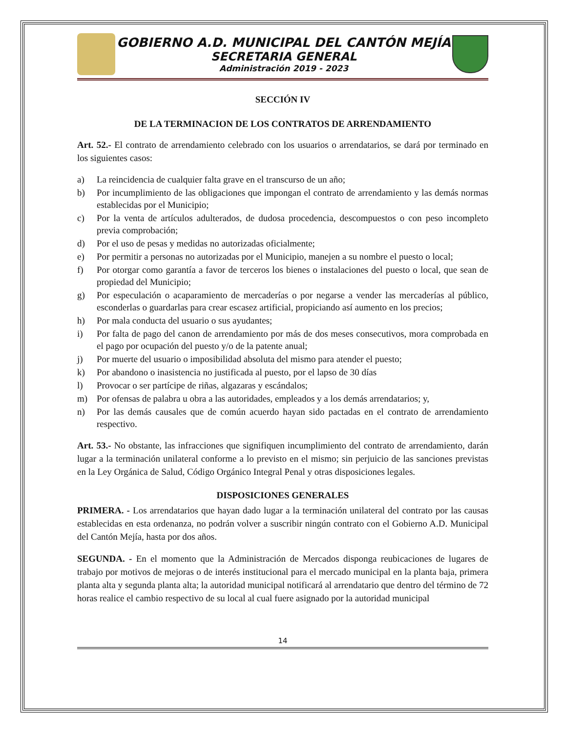GOBIERNO A.D. MUNICIPAL DEL CANTÓN MEJÍA
SECRETARIA GENERAL
Administración 2019 - 2023
SECCIÓN IV
DE LA TERMINACION DE LOS CONTRATOS DE ARRENDAMIENTO
Art. 52.- El contrato de arrendamiento celebrado con los usuarios o arrendatarios, se dará por terminado en los siguientes casos:
a) La reincidencia de cualquier falta grave en el transcurso de un año;
b) Por incumplimiento de las obligaciones que impongan el contrato de arrendamiento y las demás normas establecidas por el Municipio;
c) Por la venta de artículos adulterados, de dudosa procedencia, descompuestos o con peso incompleto previa comprobación;
d) Por el uso de pesas y medidas no autorizadas oficialmente;
e) Por permitir a personas no autorizadas por el Municipio, manejen a su nombre el puesto o local;
f) Por otorgar como garantía a favor de terceros los bienes o instalaciones del puesto o local, que sean de propiedad del Municipio;
g) Por especulación o acaparamiento de mercaderías o por negarse a vender las mercaderías al público, esconderlas o guardarlas para crear escasez artificial, propiciando así aumento en los precios;
h) Por mala conducta del usuario o sus ayudantes;
i) Por falta de pago del canon de arrendamiento por más de dos meses consecutivos, mora comprobada en el pago por ocupación del puesto y/o de la patente anual;
j) Por muerte del usuario o imposibilidad absoluta del mismo para atender el puesto;
k) Por abandono o inasistencia no justificada al puesto, por el lapso de 30 días
l) Provocar o ser partícipe de riñas, algazaras y escándalos;
m) Por ofensas de palabra u obra a las autoridades, empleados y a los demás arrendatarios; y,
n) Por las demás causales que de común acuerdo hayan sido pactadas en el contrato de arrendamiento respectivo.
Art. 53.- No obstante, las infracciones que signifiquen incumplimiento del contrato de arrendamiento, darán lugar a la terminación unilateral conforme a lo previsto en el mismo; sin perjuicio de las sanciones previstas en la Ley Orgánica de Salud, Código Orgánico Integral Penal y otras disposiciones legales.
DISPOSICIONES GENERALES
PRIMERA. - Los arrendatarios que hayan dado lugar a la terminación unilateral del contrato por las causas establecidas en esta ordenanza, no podrán volver a suscribir ningún contrato con el Gobierno A.D. Municipal del Cantón Mejía, hasta por dos años.
SEGUNDA. - En el momento que la Administración de Mercados disponga reubicaciones de lugares de trabajo por motivos de mejoras o de interés institucional para el mercado municipal en la planta baja, primera planta alta y segunda planta alta; la autoridad municipal notificará al arrendatario que dentro del término de 72 horas realice el cambio respectivo de su local al cual fuere asignado por la autoridad municipal
14